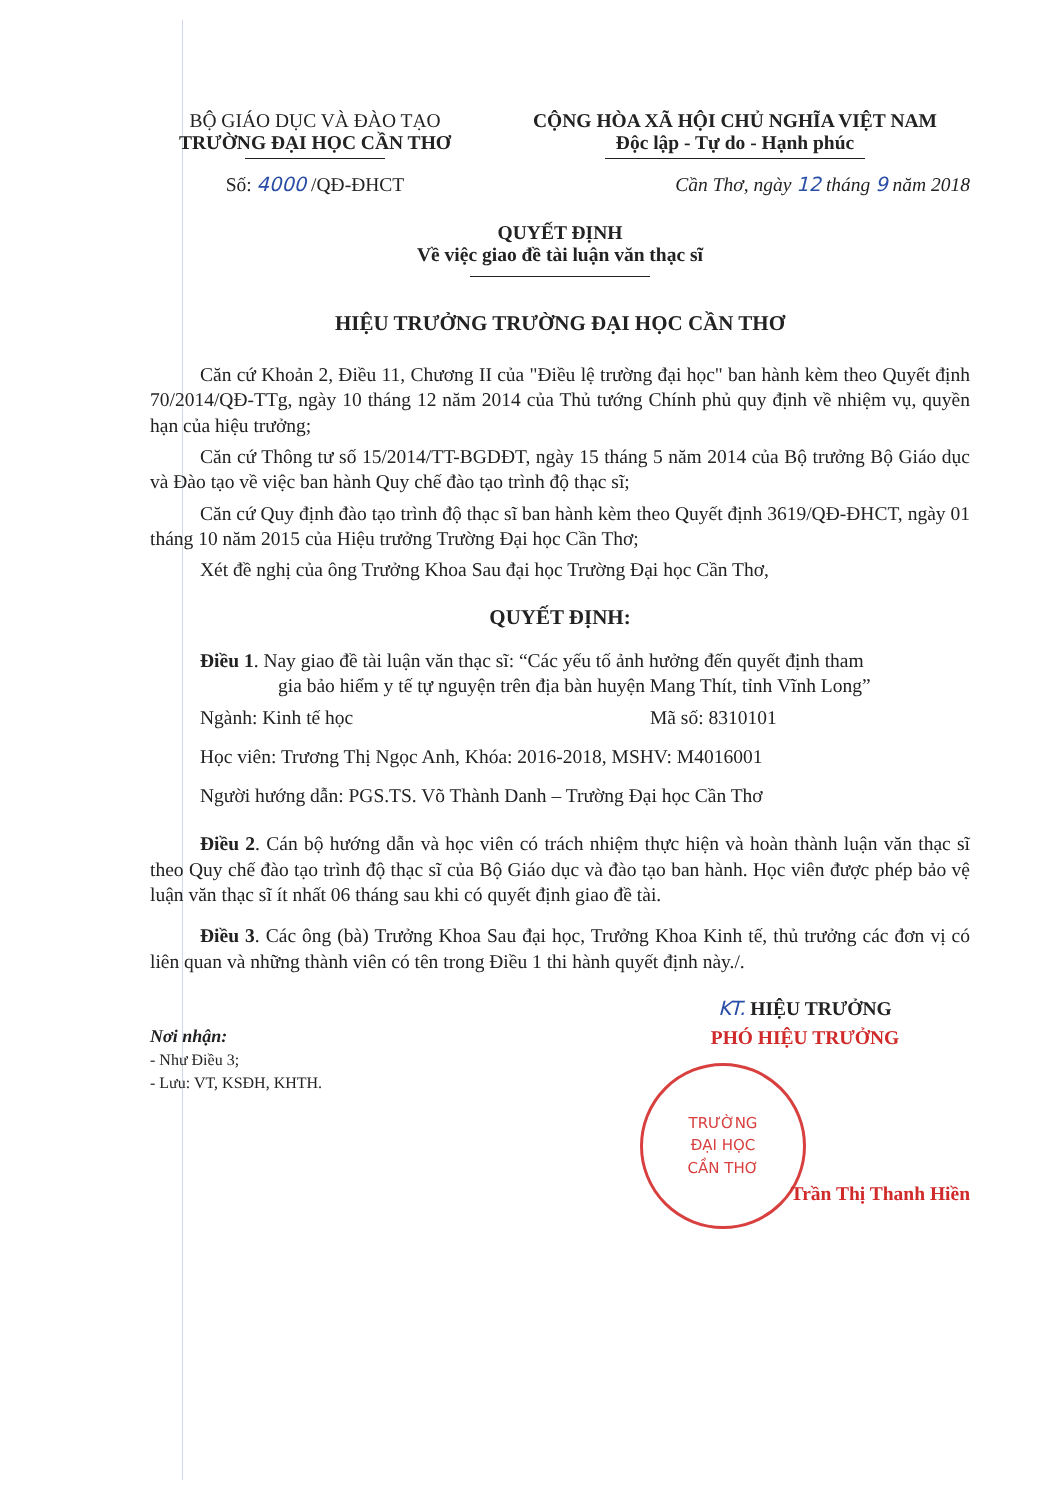BỘ GIÁO DỤC VÀ ĐÀO TẠO
TRƯỜNG ĐẠI HỌC CẦN THƠ
Số: 4000 /QĐ-ĐHCT
CỘNG HÒA XÃ HỘI CHỦ NGHĨA VIỆT NAM
Độc lập - Tự do - Hạnh phúc
Cần Thơ, ngày 12 tháng 9 năm 2018
QUYẾT ĐỊNH
Về việc giao đề tài luận văn thạc sĩ
HIỆU TRƯỞNG TRƯỜNG ĐẠI HỌC CẦN THƠ
Căn cứ Khoản 2, Điều 11, Chương II của "Điều lệ trường đại học" ban hành kèm theo Quyết định 70/2014/QĐ-TTg, ngày 10 tháng 12 năm 2014 của Thủ tướng Chính phủ quy định về nhiệm vụ, quyền hạn của hiệu trưởng;
Căn cứ Thông tư số 15/2014/TT-BGDĐT, ngày 15 tháng 5 năm 2014 của Bộ trưởng Bộ Giáo dục và Đào tạo về việc ban hành Quy chế đào tạo trình độ thạc sĩ;
Căn cứ Quy định đào tạo trình độ thạc sĩ ban hành kèm theo Quyết định 3619/QĐ-ĐHCT, ngày 01 tháng 10 năm 2015 của Hiệu trưởng Trường Đại học Cần Thơ;
Xét đề nghị của ông Trưởng Khoa Sau đại học Trường Đại học Cần Thơ,
QUYẾT ĐỊNH:
Điều 1. Nay giao đề tài luận văn thạc sĩ: “Các yếu tố ảnh hưởng đến quyết định tham
gia bảo hiểm y tế tự nguyện trên địa bàn huyện Mang Thít, tỉnh Vĩnh Long”
Ngành: Kinh tế học Mã số: 8310101
Học viên: Trương Thị Ngọc Anh, Khóa: 2016-2018, MSHV: M4016001
Người hướng dẫn: PGS.TS. Võ Thành Danh – Trường Đại học Cần Thơ
Điều 2. Cán bộ hướng dẫn và học viên có trách nhiệm thực hiện và hoàn thành luận văn thạc sĩ theo Quy chế đào tạo trình độ thạc sĩ của Bộ Giáo dục và đào tạo ban hành. Học viên được phép bảo vệ luận văn thạc sĩ ít nhất 06 tháng sau khi có quyết định giao đề tài.
Điều 3. Các ông (bà) Trưởng Khoa Sau đại học, Trưởng Khoa Kinh tế, thủ trưởng các đơn vị có liên quan và những thành viên có tên trong Điều 1 thi hành quyết định này./.
Nơi nhận:
- Như Điều 3;
- Lưu: VT, KSĐH, KHTH.
KT. HIỆU TRƯỞNG
PHÓ HIỆU TRƯỞNG
TRƯỜNG
ĐẠI HỌC
CẦN THƠ
Trần Thị Thanh Hiền